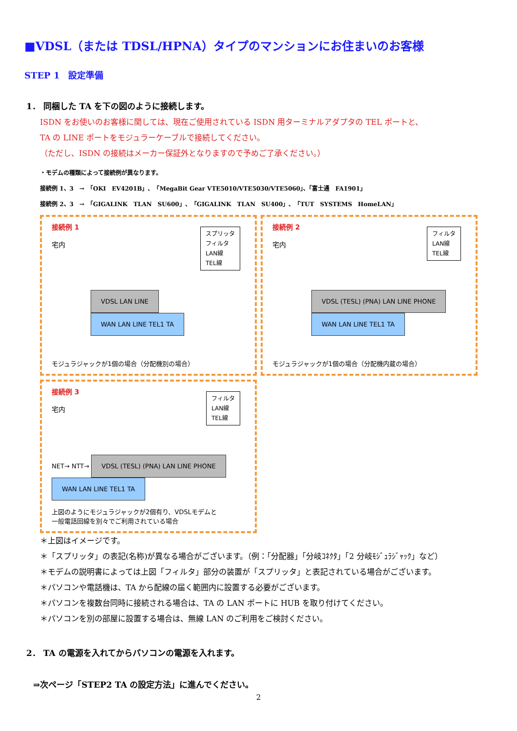■VDSL（または TDSL/HPNA）タイプのマンションにお住まいのお客様
STEP 1　設定準備
1． 同梱した TA を下の図のように接続します。
ISDN をお使いのお客様に関しては、現在ご使用されている ISDN 用ターミナルアダプタの TEL ポートと、
TA の LINE ポートをモジュラーケーブルで接続してください。
（ただし、ISDN の接続はメーカー保証外となりますので予めご了承ください。）
・モデムの種類によって接続例が異なります。
接続例 1、3　→　「OKI　EV4201B」、「MegaBit Gear VTE5010/VTE5030/VTE5060」、「富士通　FA1901」
接続例 2、3　→　「GIGALINK　TLAN　SU600」、「GIGALINK　TLAN　SU400」、「TUT　SYSTEMS　HomeLAN」
接続例 1
宅内
スプリッタ
フィルタ
LAN線
TEL線
VDSL LAN LINE WAN LAN LINE TEL1 TA
モジュラジャックが1個の場合（分配機別の場合）
接続例 2
宅内
フィルタ
LAN線
TEL線
VDSL (TESL) (PNA) LAN LINE PHONE WAN LAN LINE TEL1 TA
モジュラジャックが1個の場合（分配機内蔵の場合）
接続例 3
宅内
フィルタ
LAN線
TEL線
NET→ NTT→ VDSL (TESL) (PNA) LAN LINE PHONE WAN LAN LINE TEL1 TA
上図のようにモジュラジャックが2個有り、VDSLモデムと
一般電話回線を別々でご利用されている場合
＊上図はイメージです。
＊「スプリッタ」の表記(名称)が異なる場合がございます。（例：「分配器」「分岐ｺﾈｸﾀ」「2 分岐ﾓｼﾞｭﾗｼﾞｬｯｸ」など）
＊モデムの説明書によっては上図「フィルタ」部分の装置が「スプリッタ」と表記されている場合がございます。
＊パソコンや電話機は、TA から配線の届く範囲内に設置する必要がございます。
＊パソコンを複数台同時に接続される場合は、TA の LAN ポートに HUB を取り付けてください。
＊パソコンを別の部屋に設置する場合は、無線 LAN のご利用をご検討ください。
2． TA の電源を入れてからパソコンの電源を入れます。
⇒次ページ「STEP2 TA の設定方法」に進んでください。
2